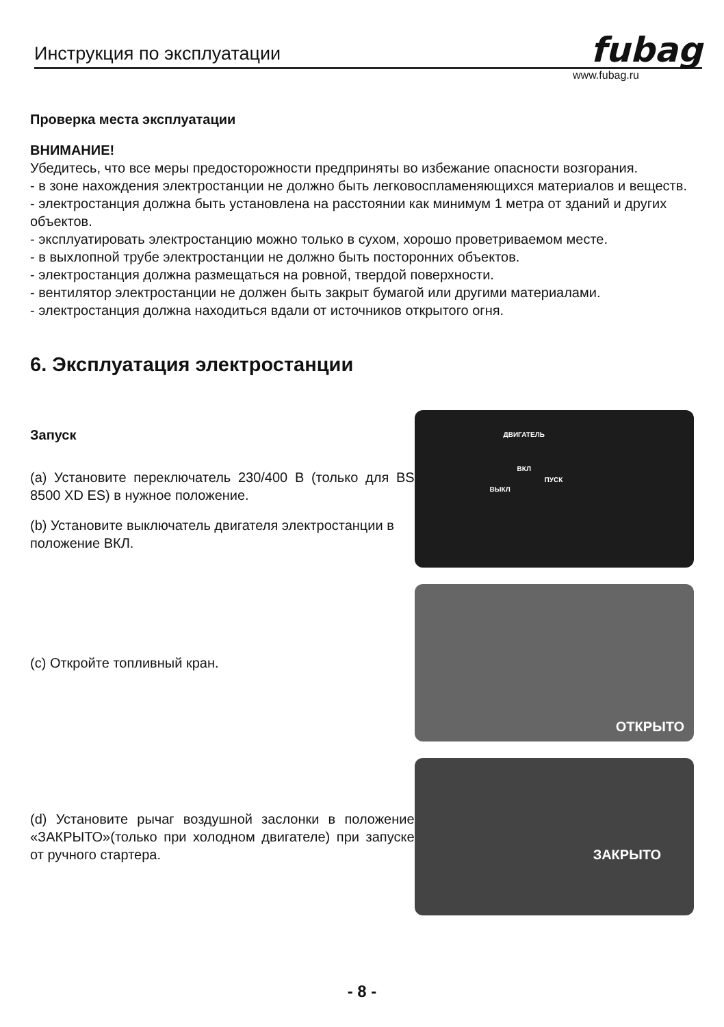Инструкция по эксплуатации fubag
www.fubag.ru
Проверка места эксплуатации
ВНИМАНИЕ!
Убедитесь, что все меры предосторожности предприняты во избежание опасности возгорания.
- в зоне нахождения электростанции не должно быть легковоспламеняющихся материалов и веществ.
- электростанция должна быть установлена на расстоянии как минимум 1 метра от зданий и других объектов.
- эксплуатировать электростанцию можно только в сухом, хорошо проветриваемом месте.
- в выхлопной трубе электростанции не должно быть посторонних объектов.
- электростанция должна размещаться на ровной, твердой поверхности.
- вентилятор электростанции не должен быть закрыт бумагой или другими материалами.
- электростанция должна находиться вдали от источников открытого огня.
6. Эксплуатация электростанции
Запуск
(a) Установите переключатель 230/400 В (только для BS 8500 XD ES) в нужное положение.
(b) Установите выключатель двигателя электростанции в положение ВКЛ.
ДВИГАТЕЛЬ
ВКЛ
ВЫКЛ
ПУСК
(c) Откройте топливный кран.
ОТКРЫТО
(d) Установите рычаг воздушной заслонки в положение «ЗАКРЫТО»(только при холодном двигателе) при запуске от ручного стартера.
ЗАКРЫТО
- 8 -